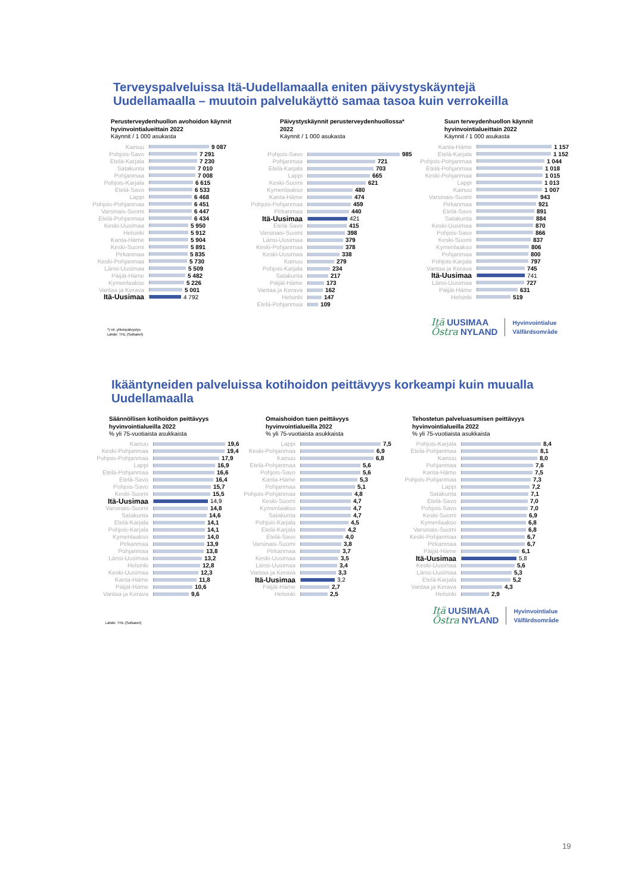Terveyspalveluissa Itä-Uudellamaalla eniten päivystyskäyntejä
Uudellamaalla – muutoin palvelukäyttö samaa tasoa kuin verrokeilla
Perusterveydenhuollon avohoidon käynnit
hyvinvointialueittain 2022
Käynnit / 1 000 asukasta
Kainuu 9 087
Pohjois-Savo 7 291
Etelä-Karjala 7 230
Satakunta 7 010
Pohjanmaa 7 008
Pohjois-Karjala 6 615
Etelä-Savo 6 533
Lappi 6 468
Pohjois-Pohjanmaa 6 451
Varsinais-Suomi 6 447
Etelä-Pohjanmaa 6 434
Keski-Uusimaa 5 950
Helsinki 5 912
Kanta-Häme 5 904
Keski-Suomi 5 891
Pirkanmaa 5 835
Keski-Pohjanmaa 5 730
Länsi-Uusimaa 5 509
Päijät-Häme 5 482
Kymenlaakso 5 226
Vantaa ja Kerava 5 001
Itä-Uusimaa 4 792
Päivystyskäynnit perusterveydenhuollossa* 2022
Käynnit / 1 000 asukasta
Pohjois-Savo 985
Pohjanmaa 721
Etelä-Karjala 703
Lappi 665
Keski-Suomi 621
Kymenlaakso 480
Kanta-Häme 474
Pohjois-Pohjanmaa 459
Pirkanmaa 440
Itä-Uusimaa 421
Etelä-Savo 415
Varsinais-Suomi 398
Länsi-Uusimaa 379
Keski-Pohjanmaa 378
Keski-Uusimaa 338
Kainuu 279
Pohjois-Karjala 234
Satakunta 217
Päijät-Häme 173
Vantaa ja Kerava 162
Helsinki 147
Etelä-Pohjanmaa 109
Suun terveydenhuollon käynnit
hyvinvointialueittain 2022
Käynnit / 1 000 asukasta
Kanta-Häme 1 157
Etelä-Karjala 1 152
Pohjois-Pohjanmaa 1 044
Etelä-Pohjanmaa 1 018
Keski-Pohjanmaa 1 015
Lappi 1 013
Kainuu 1 007
Varsinais-Suomi 943
Pirkanmaa 921
Etelä-Savo 891
Satakunta 884
Keski-Uusimaa 870
Pohjois-Savo 866
Keski-Suomi 837
Kymenlaakso 806
Pohjanmaa 800
Pohjois-Karjala 797
Vantaa ja Kerava 745
Itä-Uusimaa 741
Länsi-Uusimaa 727
Päijät-Häme 631
Helsinki 519
*) ml. yhteispäivystys
Lähde: THL (Sotkanet)
Itä UUSIMAA
Östra NYLAND
Hyvinvointialue
Välfärdsområde
Ikääntyneiden palveluissa kotihoidon peittävyys korkeampi kuin muualla
Uudellamaalla
Säännöllisen kotihoidon peittävyys
hyvinvointialueilla 2022
% yli 75-vuotiaista asukkaista
Kainuu 19,6
Keski-Pohjanmaa 19,4
Pohjois-Pohjanmaa 17,9
Lappi 16,9
Etelä-Pohjanmaa 16,6
Etelä-Savo 16,4
Pohjois-Savo 15,7
Keski-Suomi 15,5
Itä-Uusimaa 14,9
Varsinais-Suomi 14,8
Satakunta 14,6
Etelä-Karjala 14,1
Pohjois-Karjala 14,1
Kymenlaakso 14,0
Pirkanmaa 13,9
Pohjanmaa 13,8
Länsi-Uusimaa 13,2
Helsinki 12,8
Keski-Uusimaa 12,3
Kanta-Häme 11,8
Päijät-Häme 10,6
Vantaa ja Kerava 9,6
Omaishoidon tuen peittävyys
hyvinvointialueilla 2022
% yli 75-vuotiaista asukkaista
Lappi 7,5
Keski-Pohjanmaa 6,9
Kainuu 6,8
Etelä-Pohjanmaa 5,6
Pohjois-Savo 5,6
Kanta-Häme 5,3
Pohjanmaa 5,1
Pohjois-Pohjanmaa 4,8
Keski-Suomi 4,7
Kymenlaakso 4,7
Satakunta 4,7
Pohjois-Karjala 4,5
Etelä-Karjala 4,2
Etelä-Savo 4,0
Varsinais-Suomi 3,8
Pirkanmaa 3,7
Keski-Uusimaa 3,5
Länsi-Uusimaa 3,4
Vantaa ja Kerava 3,3
Itä-Uusimaa 3,2
Päijät-Häme 2,7
Helsinki 2,5
Tehostetun palveluasumisen peittävyys
hyvinvointialueilla 2022
% yli 75-vuotiaista asukkaista
Pohjois-Karjala 8,4
Etelä-Pohjanmaa 8,1
Kainuu 8,0
Pohjanmaa 7,6
Kanta-Häme 7,5
Pohjois-Pohjanmaa 7,3
Lappi 7,2
Satakunta 7,1
Etelä-Savo 7,0
Pohjois-Savo 7,0
Keski-Suomi 6,9
Kymenlaakso 6,8
Varsinais-Suomi 6,8
Keski-Pohjanmaa 6,7
Pirkanmaa 6,7
Päijät-Häme 6,1
Itä-Uusimaa 5,8
Keski-Uusimaa 5,6
Länsi-Uusimaa 5,3
Etelä-Karjala 5,2
Vantaa ja Kerava 4,3
Helsinki 2,9
Lähde: THL (Sotkanet)
Itä UUSIMAA
Östra NYLAND
Hyvinvointialue
Välfärdsområde
19